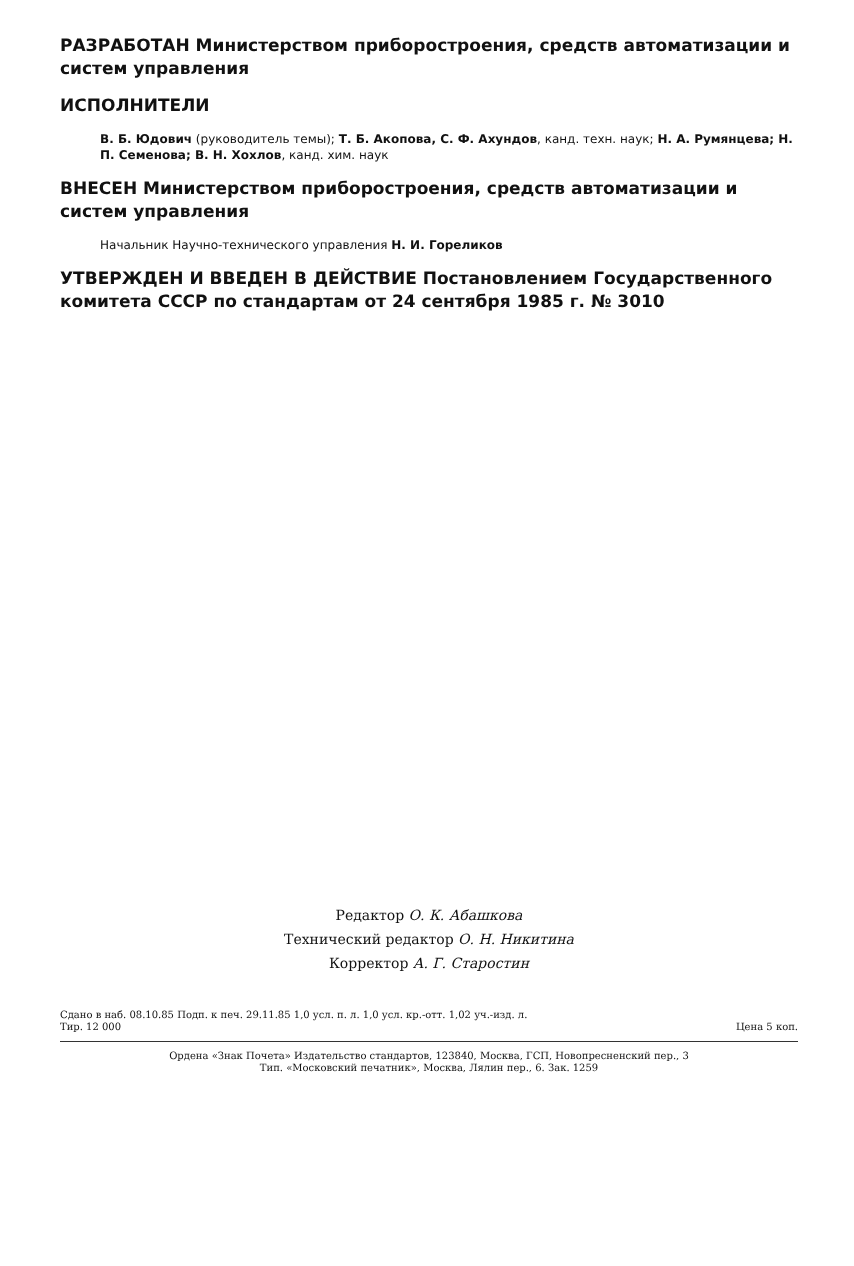РАЗРАБОТАН Министерством приборостроения, средств автоматизации и систем управления
ИСПОЛНИТЕЛИ
В. Б. Юдович (руководитель темы); Т. Б. Акопова, С. Ф. Ахундов, канд. техн. наук; Н. А. Румянцева; Н. П. Семенова; В. Н. Хохлов, канд. хим. наук
ВНЕСЕН Министерством приборостроения, средств автоматизации и систем управления
Начальник Научно-технического управления Н. И. Гореликов
УТВЕРЖДЕН И ВВЕДЕН В ДЕЙСТВИЕ Постановлением Государственного комитета СССР по стандартам от 24 сентября 1985 г. № 3010
Редактор О. К. Абашкова
Технический редактор О. Н. Никитина
Корректор А. Г. Старостин
Сдано в наб. 08.10.85 Подп. к печ. 29.11.85 1,0 усл. п. л. 1,0 усл. кр.-отт. 1,02 уч.-изд. л.
Тир. 12 000 Цена 5 коп.
Ордена «Знак Почета» Издательство стандартов, 123840, Москва, ГСП, Новопресненский пер., 3
Тип. «Московский печатник», Москва, Лялин пер., 6. Зак. 1259